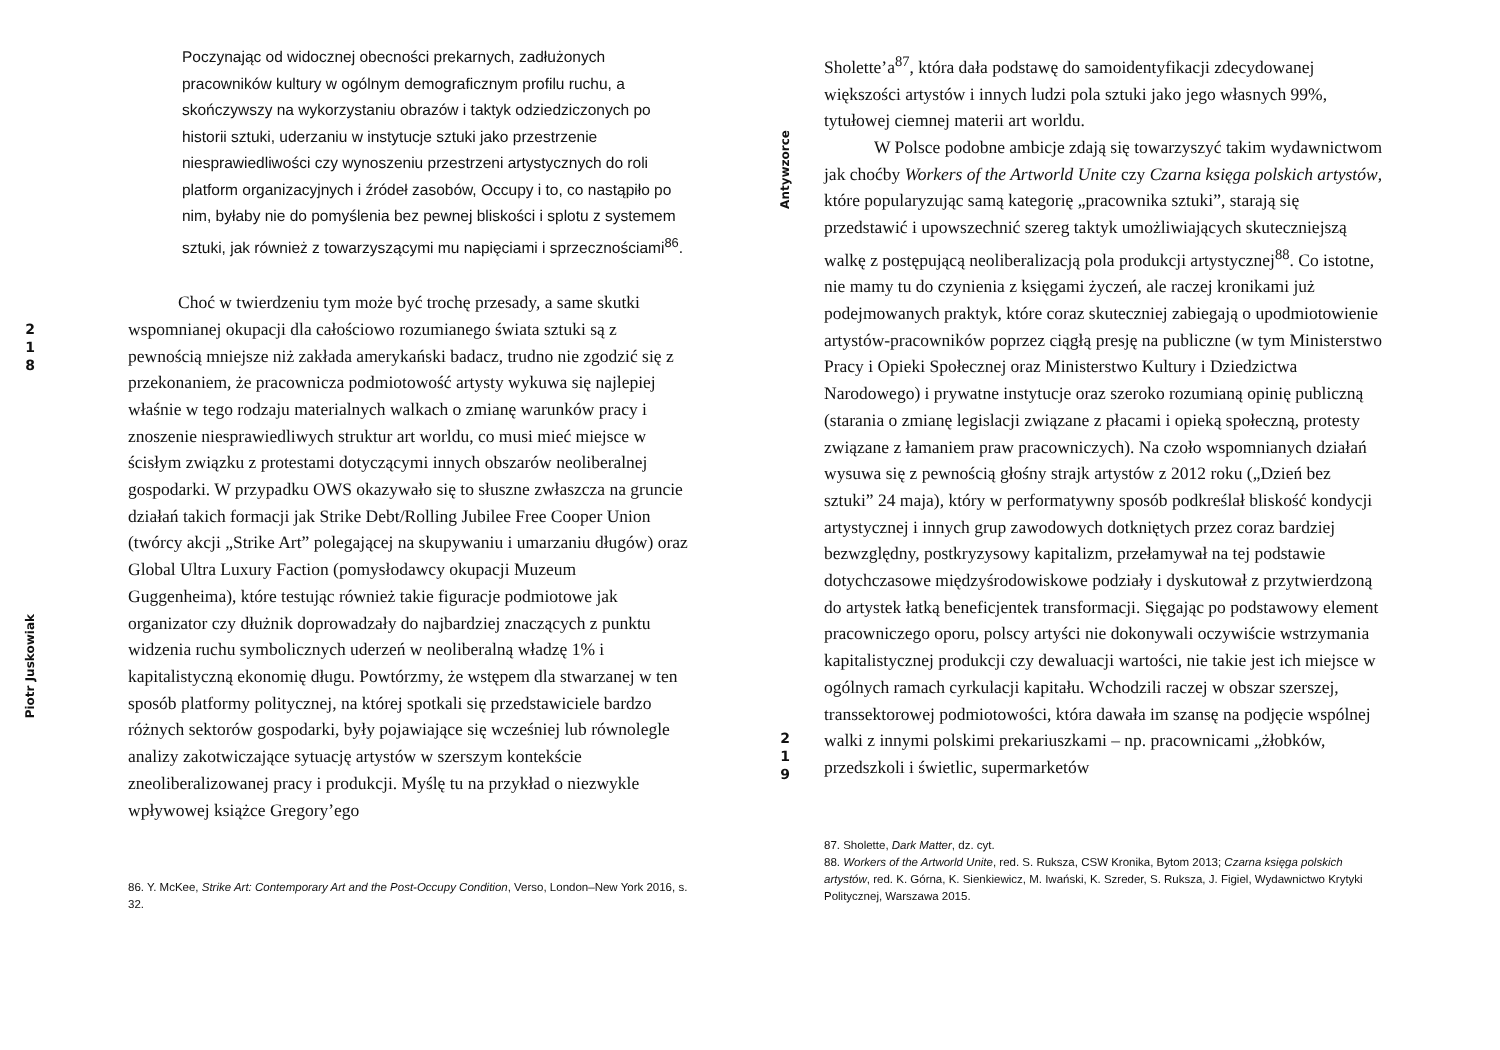2
1
8
Piotr Juskowiak
Poczynając od widocznej obecności prekarnych, zadłużonych pracowników kultury w ogólnym demograficznym profilu ruchu, a skończywszy na wykorzystaniu obrazów i taktyk odziedziczonych po historii sztuki, uderzaniu w instytucje sztuki jako przestrzenie niesprawiedliwości czy wynoszeniu przestrzeni artystycznych do roli platform organizacyjnych i źródeł zasobów, Occupy i to, co nastąpiło po nim, byłaby nie do pomyślenia bez pewnej bliskości i splotu z systemem sztuki, jak również z towarzyszącymi mu napięciami i sprzecznościami<sup>86</sup>.
Choć w twierdzeniu tym może być trochę przesady, a same skutki wspomnianej okupacji dla całościowo rozumianego świata sztuki są z pewnością mniejsze niż zakłada amerykański badacz, trudno nie zgodzić się z przekonaniem, że pracownicza podmiotowość artysty wykuwa się najlepiej właśnie w tego rodzaju materialnych walkach o zmianę warunków pracy i znoszenie niesprawiedliwych struktur art worldu, co musi mieć miejsce w ścisłym związku z protestami dotyczącymi innych obszarów neoliberalnej gospodarki. W przypadku OWS okazywało się to słuszne zwłaszcza na gruncie działań takich formacji jak Strike Debt/Rolling Jubilee Free Cooper Union (twórcy akcji „Strike Art” polegającej na skupywaniu i umarzaniu długów) oraz Global Ultra Luxury Faction (pomysłodawcy okupacji Muzeum Guggenheima), które testując również takie figuracje podmiotowe jak organizator czy dłużnik doprowadzały do najbardziej znaczących z punktu widzenia ruchu symbolicznych uderzeń w neoliberalną władzę 1% i kapitalistyczną ekonomię długu. Powtórzmy, że wstępem dla stwarzanej w ten sposób platformy politycznej, na której spotkali się przedstawiciele bardzo różnych sektorów gospodarki, były pojawiające się wcześniej lub równolegle analizy zakotwiczające sytuację artystów w szerszym kontekście zneoliberalizowanej pracy i produkcji. Myślę tu na przykład o niezwykle wpływowej książce Gregory’ego
86. Y. McKee, Strike Art: Contemporary Art and the Post-Occupy Condition, Verso, London–New York 2016, s. 32.
Antywzorce
2
1
9
Sholette’a<sup>87</sup>, która dała podstawę do samoidentyfikacji zdecydowanej większości artystów i innych ludzi pola sztuki jako jego własnych 99%, tytułowej ciemnej materii art worldu.
W Polsce podobne ambicje zdają się towarzyszyć takim wydawnictwom jak choćby Workers of the Artworld Unite czy Czarna księga polskich artystów, które popularyzując samą kategorię „pracownika sztuki”, starają się przedstawić i upowszechnić szereg taktyk umożliwiających skuteczniejszą walkę z postępującą neoliberalizacją pola produkcji artystycznej<sup>88</sup>. Co istotne, nie mamy tu do czynienia z księgami życzeń, ale raczej kronikami już podejmowanych praktyk, które coraz skuteczniej zabiegają o upodmiotowienie artystów-pracowników poprzez ciągłą presję na publiczne (w tym Ministerstwo Pracy i Opieki Społecznej oraz Ministerstwo Kultury i Dziedzictwa Narodowego) i prywatne instytucje oraz szeroko rozumianą opinię publiczną (starania o zmianę legislacji związane z płacami i opieką społeczną, protesty związane z łamaniem praw pracowniczych). Na czoło wspomnianych działań wysuwa się z pewnością głośny strajk artystów z 2012 roku („Dzień bez sztuki” 24 maja), który w performatywny sposób podkreślał bliskość kondycji artystycznej i innych grup zawodowych dotkniętych przez coraz bardziej bezwzględny, postkryzysowy kapitalizm, przełamywał na tej podstawie dotychczasowe międzyśrodowiskowe podziały i dyskutował z przytwierdzoną do artystek łatką beneficjentek transformacji. Sięgając po podstawowy element pracowniczego oporu, polscy artyści nie dokonywali oczywiście wstrzymania kapitalistycznej produkcji czy dewaluacji wartości, nie takie jest ich miejsce w ogólnych ramach cyrkulacji kapitału. Wchodzili raczej w obszar szerszej, transsektorowej podmiotowości, która dawała im szansę na podjęcie wspólnej walki z innymi polskimi prekariuszkami – np. pracownicami „żłobków, przedszkoli i świetlic, supermarketów
87. Sholette, Dark Matter, dz. cyt.
88. Workers of the Artworld Unite, red. S. Ruksza, CSW Kronika, Bytom 2013; Czarna księga polskich artystów, red. K. Górna, K. Sienkiewicz, M. Iwański, K. Szreder, S. Ruksza, J. Figiel, Wydawnictwo Krytyki Politycznej, Warszawa 2015.